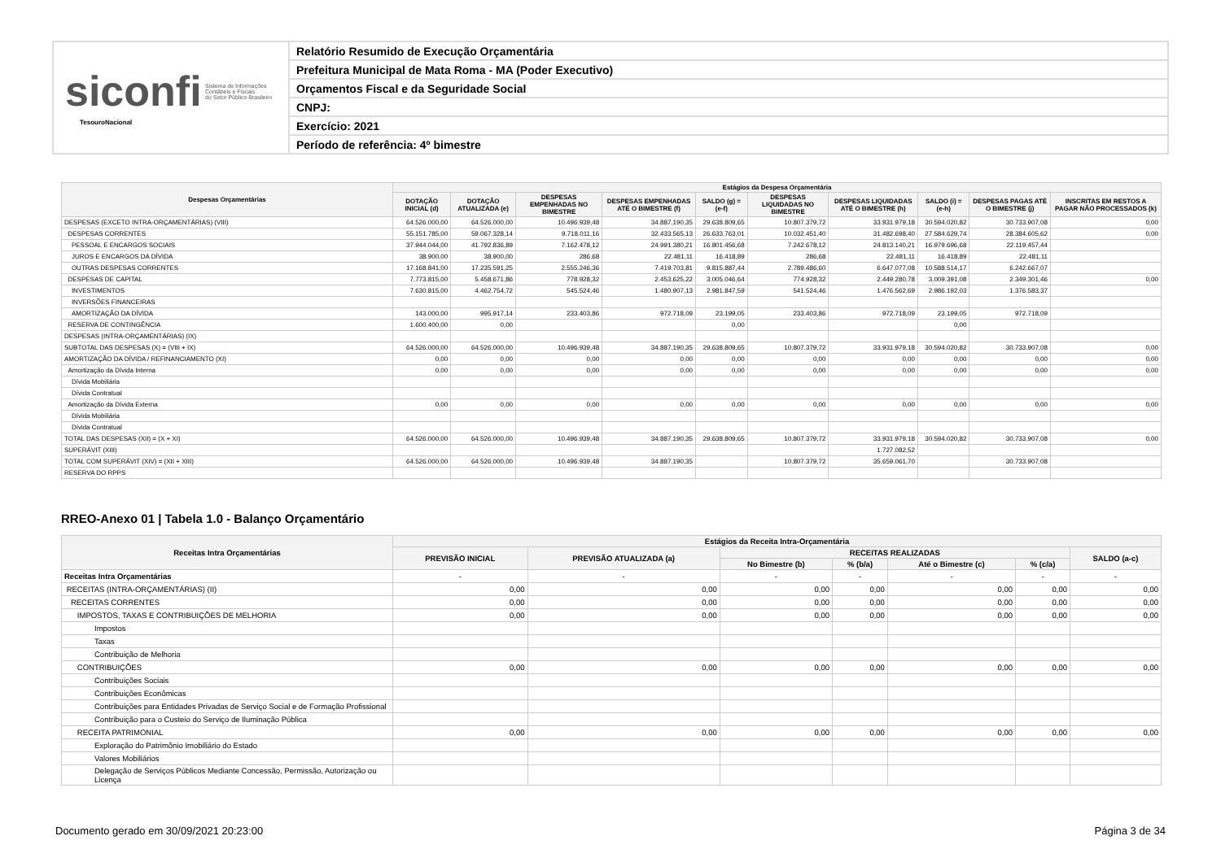siconfi Sistema de Informações
Contábeis e Fiscais
do Setor Público Brasileiro
TesouroNacional
Relatório Resumido de Execução Orçamentária
Prefeitura Municipal de Mata Roma - MA (Poder Executivo)
Orçamentos Fiscal e da Seguridade Social
CNPJ:
Exercício: 2021
Período de referência: 4º bimestre
| Despesas Orçamentárias | Estágios da Despesa Orçamentária | | | | | | | | | |
| --- | --- | --- | --- | --- | --- | --- | --- | --- | --- | --- |
| | DOTAÇÃO INICIAL (d) | DOTAÇÃO ATUALIZADA (e) | DESPESAS EMPENHADAS NO BIMESTRE | DESPESAS EMPENHADAS ATÉ O BIMESTRE (f) | SALDO (g) = (e-f) | DESPESAS LIQUIDADAS NO BIMESTRE | DESPESAS LIQUIDADAS ATÉ O BIMESTRE (h) | SALDO (i) = (e-h) | DESPESAS PAGAS ATÉ O BIMESTRE (j) | INSCRITAS EM RESTOS A PAGAR NÃO PROCESSADOS (k) |
| DESPESAS (EXCETO INTRA-ORÇAMENTÁRIAS) (VIII) | 64.526.000,00 | 64.526.000,00 | 10.496.939,48 | 34.887.190,35 | 29.638.809,65 | 10.807.379,72 | 33.931.979,18 | 30.594.020,82 | 30.733.907,08 | 0,00 |
| DESPESAS CORRENTES | 55.151.785,00 | 59.067.328,14 | 9.718.011,16 | 32.433.565,13 | 26.633.763,01 | 10.032.451,40 | 31.482.698,40 | 27.584.629,74 | 28.384.605,62 | 0,00 |
| PESSOAL E ENCARGOS SOCIAIS | 37.944.044,00 | 41.792.836,89 | 7.162.478,12 | 24.991.380,21 | 16.801.456,68 | 7.242.678,12 | 24.813.140,21 | 16.979.696,68 | 22.119.457,44 | |
| JUROS E ENCARGOS DA DÍVIDA | 38.900,00 | 38.900,00 | 286,68 | 22.481,11 | 16.418,89 | 286,68 | 22.481,11 | 16.418,89 | 22.481,11 | |
| OUTRAS DESPESAS CORRENTES | 17.168.841,00 | 17.235.591,25 | 2.555.246,36 | 7.419.703,81 | 9.815.887,44 | 2.789.486,60 | 6.647.077,08 | 10.588.514,17 | 6.242.667,07 | |
| DESPESAS DE CAPITAL | 7.773.815,00 | 5.458.671,86 | 778.928,32 | 2.453.625,22 | 3.005.046,64 | 774.928,32 | 2.449.280,78 | 3.009.391,08 | 2.349.301,46 | 0,00 |
| INVESTIMENTOS | 7.630.815,00 | 4.462.754,72 | 545.524,46 | 1.480.907,13 | 2.981.847,59 | 541.524,46 | 1.476.562,69 | 2.986.192,03 | 1.376.583,37 | |
| INVERSÕES FINANCEIRAS | | | | | | | | | | |
| AMORTIZAÇÃO DA DÍVIDA | 143.000,00 | 995.917,14 | 233.403,86 | 972.718,09 | 23.199,05 | 233.403,86 | 972.718,09 | 23.199,05 | 972.718,09 | |
| RESERVA DE CONTINGÊNCIA | 1.600.400,00 | 0,00 | | | 0,00 | | | 0,00 | | |
| DESPESAS (INTRA-ORÇAMENTÁRIAS) (IX) | | | | | | | | | | |
| SUBTOTAL DAS DESPESAS (X) = (VIII + IX) | 64.526.000,00 | 64.526.000,00 | 10.496.939,48 | 34.887.190,35 | 29.638.809,65 | 10.807.379,72 | 33.931.979,18 | 30.594.020,82 | 30.733.907,08 | 0,00 |
| AMORTIZAÇÃO DA DÍVIDA / REFINANCIAMENTO (XI) | 0,00 | 0,00 | 0,00 | 0,00 | 0,00 | 0,00 | 0,00 | 0,00 | 0,00 | 0,00 |
| Amortização da Dívida Interna | 0,00 | 0,00 | 0,00 | 0,00 | 0,00 | 0,00 | 0,00 | 0,00 | 0,00 | 0,00 |
| Dívida Mobiliária | | | | | | | | | | |
| Dívida Contratual | | | | | | | | | | |
| Amortização da Dívida Externa | 0,00 | 0,00 | 0,00 | 0,00 | 0,00 | 0,00 | 0,00 | 0,00 | 0,00 | 0,00 |
| Dívida Mobiliária | | | | | | | | | | |
| Dívida Contratual | | | | | | | | | | |
| TOTAL DAS DESPESAS (XII) = (X + XI) | 64.526.000,00 | 64.526.000,00 | 10.496.939,48 | 34.887.190,35 | 29.638.809,65 | 10.807.379,72 | 33.931.979,18 | 30.594.020,82 | 30.733.907,08 | 0,00 |
| SUPERÁVIT (XIII) | | | | | | | 1.727.082,52 | | | |
| TOTAL COM SUPERÁVIT (XIV) = (XII + XIII) | 64.526.000,00 | 64.526.000,00 | 10.496.939,48 | 34.887.190,35 | | 10.807.379,72 | 35.659.061,70 | | 30.733.907,08 | |
| RESERVA DO RPPS | | | | | | | | | | |
RREO-Anexo 01 | Tabela 1.0 - Balanço Orçamentário
| Receitas Intra Orçamentárias | Estágios da Receita Intra-Orçamentária | | | | | | |
| --- | --- | --- | --- | --- | --- | --- | --- |
| | PREVISÃO INICIAL | PREVISÃO ATUALIZADA (a) | RECEITAS REALIZADAS | | | | SALDO (a-c) |
| | | | No Bimestre (b) | % (b/a) | Até o Bimestre (c) | % (c/a) | |
| Receitas Intra Orçamentárias | - | - | - | - | - | - | - |
| RECEITAS (INTRA-ORÇAMENTÁRIAS) (II) | 0,00 | 0,00 | 0,00 | 0,00 | 0,00 | 0,00 | 0,00 |
| RECEITAS CORRENTES | 0,00 | 0,00 | 0,00 | 0,00 | 0,00 | 0,00 | 0,00 |
| IMPOSTOS, TAXAS E CONTRIBUIÇÕES DE MELHORIA | 0,00 | 0,00 | 0,00 | 0,00 | 0,00 | 0,00 | 0,00 |
| Impostos | | | | | | | |
| Taxas | | | | | | | |
| Contribuição de Melhoria | | | | | | | |
| CONTRIBUIÇÕES | 0,00 | 0,00 | 0,00 | 0,00 | 0,00 | 0,00 | 0,00 |
| Contribuições Sociais | | | | | | | |
| Contribuições Econômicas | | | | | | | |
| Contribuições para Entidades Privadas de Serviço Social e de Formação Profissional | | | | | | | |
| Contribuição para o Custeio do Serviço de Iluminação Pública | | | | | | | |
| RECEITA PATRIMONIAL | 0,00 | 0,00 | 0,00 | 0,00 | 0,00 | 0,00 | 0,00 |
| Exploração do Patrimônio Imobiliário do Estado | | | | | | | |
| Valores Mobiliários | | | | | | | |
| Delegação de Serviços Públicos Mediante Concessão, Permissão, Autorização ou Licença | | | | | | | |
Documento gerado em 30/09/2021 20:23:00 Página 3 de 34